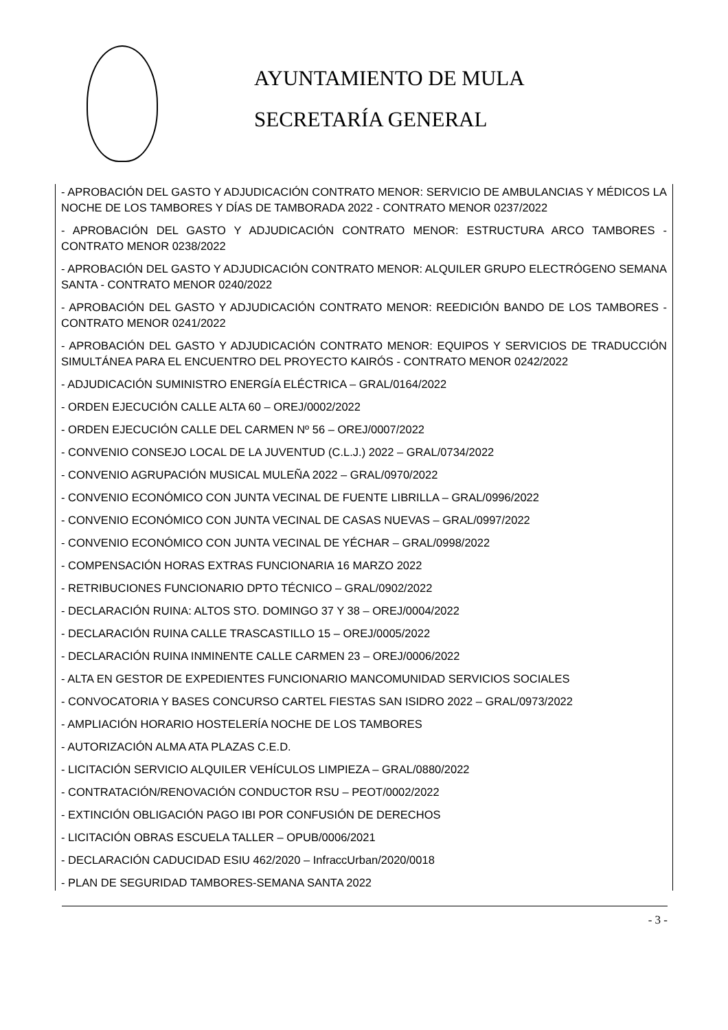AYUNTAMIENTO DE MULA
SECRETARÍA GENERAL
- APROBACIÓN DEL GASTO Y ADJUDICACIÓN CONTRATO MENOR: SERVICIO DE AMBULANCIAS Y MÉDICOS LA NOCHE DE LOS TAMBORES Y DÍAS DE TAMBORADA 2022 - CONTRATO MENOR 0237/2022
- APROBACIÓN DEL GASTO Y ADJUDICACIÓN CONTRATO MENOR: ESTRUCTURA ARCO TAMBORES - CONTRATO MENOR 0238/2022
- APROBACIÓN DEL GASTO Y ADJUDICACIÓN CONTRATO MENOR: ALQUILER GRUPO ELECTRÓGENO SEMANA SANTA - CONTRATO MENOR 0240/2022
- APROBACIÓN DEL GASTO Y ADJUDICACIÓN CONTRATO MENOR: REEDICIÓN BANDO DE LOS TAMBORES - CONTRATO MENOR 0241/2022
- APROBACIÓN DEL GASTO Y ADJUDICACIÓN CONTRATO MENOR: EQUIPOS Y SERVICIOS DE TRADUCCIÓN SIMULTÁNEA PARA EL ENCUENTRO DEL PROYECTO KAIRÓS - CONTRATO MENOR 0242/2022
- ADJUDICACIÓN SUMINISTRO ENERGÍA ELÉCTRICA – GRAL/0164/2022
- ORDEN EJECUCIÓN CALLE ALTA 60 – OREJ/0002/2022
- ORDEN EJECUCIÓN CALLE DEL CARMEN Nº 56 – OREJ/0007/2022
- CONVENIO CONSEJO LOCAL DE LA JUVENTUD (C.L.J.) 2022 – GRAL/0734/2022
- CONVENIO AGRUPACIÓN MUSICAL MULEÑA 2022 – GRAL/0970/2022
- CONVENIO ECONÓMICO CON JUNTA VECINAL DE FUENTE LIBRILLA – GRAL/0996/2022
- CONVENIO ECONÓMICO CON JUNTA VECINAL DE CASAS NUEVAS – GRAL/0997/2022
- CONVENIO ECONÓMICO CON JUNTA VECINAL DE YÉCHAR – GRAL/0998/2022
- COMPENSACIÓN HORAS EXTRAS FUNCIONARIA 16 MARZO 2022
- RETRIBUCIONES FUNCIONARIO DPTO TÉCNICO – GRAL/0902/2022
- DECLARACIÓN RUINA: ALTOS STO. DOMINGO 37 Y 38 – OREJ/0004/2022
- DECLARACIÓN RUINA CALLE TRASCASTILLO 15 – OREJ/0005/2022
- DECLARACIÓN RUINA INMINENTE CALLE CARMEN 23 – OREJ/0006/2022
- ALTA EN GESTOR DE EXPEDIENTES FUNCIONARIO MANCOMUNIDAD SERVICIOS SOCIALES
- CONVOCATORIA Y BASES CONCURSO CARTEL FIESTAS SAN ISIDRO 2022 – GRAL/0973/2022
- AMPLIACIÓN HORARIO HOSTELERÍA NOCHE DE LOS TAMBORES
- AUTORIZACIÓN ALMA ATA PLAZAS C.E.D.
- LICITACIÓN SERVICIO ALQUILER VEHÍCULOS LIMPIEZA – GRAL/0880/2022
- CONTRATACIÓN/RENOVACIÓN CONDUCTOR RSU – PEOT/0002/2022
- EXTINCIÓN OBLIGACIÓN PAGO IBI POR CONFUSIÓN DE DERECHOS
- LICITACIÓN OBRAS ESCUELA TALLER – OPUB/0006/2021
- DECLARACIÓN CADUCIDAD ESIU 462/2020 – InfraccUrban/2020/0018
- PLAN DE SEGURIDAD TAMBORES-SEMANA SANTA 2022
- 3 -